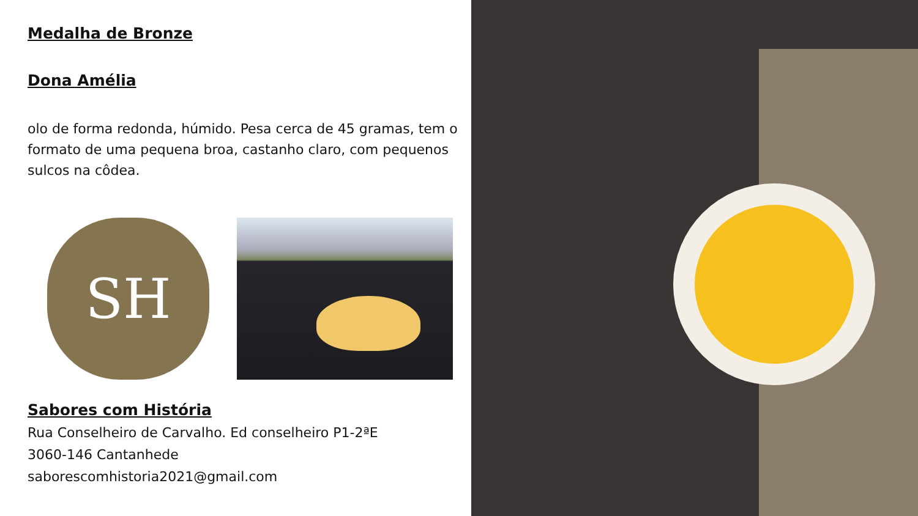Medalha de Bronze
Dona Amélia
olo de forma redonda, húmido. Pesa cerca de 45 gramas, tem o formato de uma pequena broa, castanho claro, com pequenos sulcos na côdea.
SH
Sabores com História
Rua Conselheiro de Carvalho. Ed conselheiro P1-2ªE
3060-146 Cantanhede
saborescomhistoria2021@gmail.com